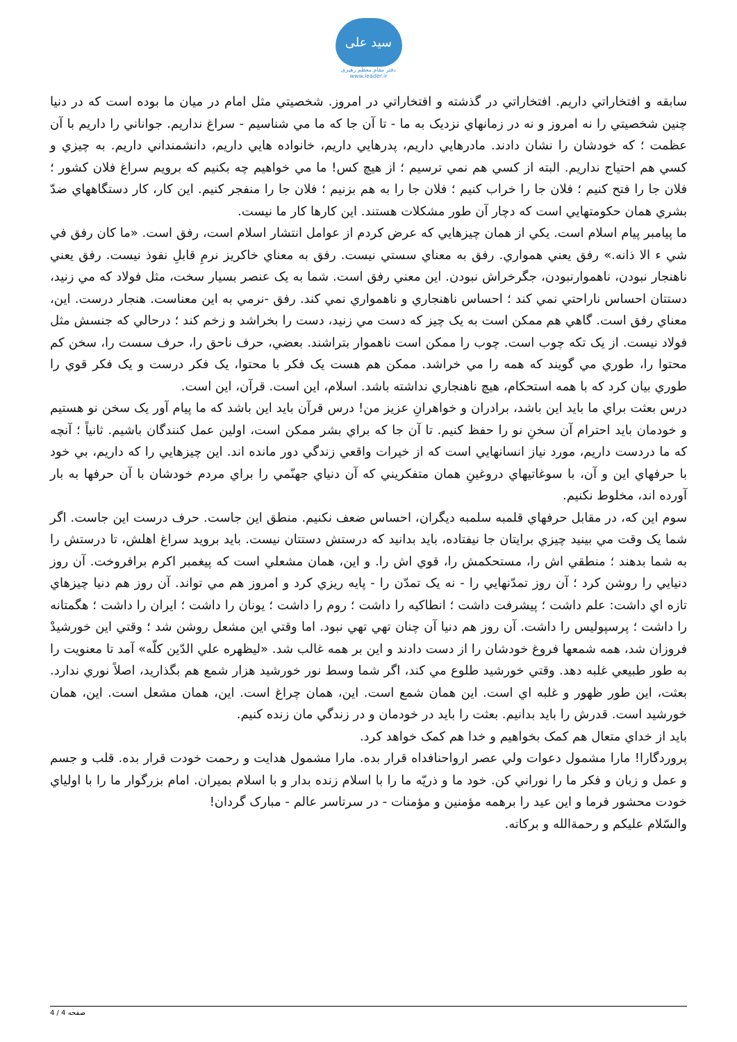سید علی
دفتر مقام معظم رهبری
www.leader.ir
سابقه و افتخاراتي داريم. افتخاراتي در گذشته و افتخاراتي در امروز. شخصيتي مثل امام در ميان ما بوده است كه در دنيا چنين شخصيتي را نه امروز و نه در زمانهاي نزديک به ما - تا آن جا كه ما مي شناسيم - سراغ نداريم. جواناني را داريم با آن عظمت ؛ كه خودشان را نشان دادند. مادرهايي داريم، پدرهايي داريم، خانواده هايي داريم، دانشمنداني داريم. به چيزي و كسي هم احتياج نداريم. البته از كسي هم نمي ترسيم ؛ از هيچ كس! ما مي خواهيم چه بكنيم كه برويم سراغ فلان كشور ؛ فلان جا را فتح كنيم ؛ فلان جا را خراب كنيم ؛ فلان جا را به هم بزنيم ؛ فلان جا را منفجر كنيم. اين كار، كار دستگاههاي ضدّ بشري همان حكومتهايي است كه دچار آن طور مشكلات هستند. اين كارها كار ما نيست.
ما پيامبر پيام اسلام است. يكي از همان چيزهايي كه عرض كردم از عوامل انتشار اسلام است، رفق است. «ما كان رفق في شي ء الا ذانه.» رفق يعني همواري. رفق به معناي سستي نيست. رفق به معناي خاكريز نرمِ قابلِ نفوذ نيست. رفق يعني ناهنجار نبودن، ناهموارنبودن، جگرخراش نبودن. اين معني رفق است. شما به يک عنصر بسيار سخت، مثل فولاد كه مي زنيد، دستتان احساس ناراحتي نمي كند ؛ احساس ناهنجاري و ناهمواري نمي كند. رفق -نرمي به اين معناست. هنجار درست. اين، معناي رفق است. گاهي هم ممكن است به يک چيز كه دست مي زنيد، دست را بخراشد و زخم كند ؛ درحالي كه جنسش مثل فولاد نيست. از يک تكه چوب است. چوب را ممكن است ناهموار بتراشند. بعضي، حرف ناحق را، حرف سست را، سخن كم محتوا را، طوري مي گويند كه همه را مي خراشد. ممكن هم هست يک فكر با محتوا، يک فكر درست و يک فكر قوي را طوري بيان كرد كه با همه استحكام، هيچ ناهنجاري نداشته باشد. اسلام، اين است. قرآن، اين است.
درس بعثت براي ما بايد اين باشد، برادران و خواهرانِ عزيز من! درس قرآن بايد اين باشد كه ما پيام آور يک سخن نو هستيم و خودمان بايد احترام آن سخنِ نو را حفظ كنيم. تا آن جا كه براي بشر ممكن است، اولين عمل كنندگان باشيم. ثانياً ؛ آنچه كه ما دردست داريم، مورد نياز انسانهايي است كه از خيرات واقعي زندگي دور مانده اند. اين چيزهايي را كه داريم، بي خود با حرفهاي اين و آن، با سوغاتيهاي دروغينِ همان متفكريني كه آن دنياي جهنّمي را براي مردم خودشان با آن حرفها به بار آورده اند، مخلوط نكنيم.
سوم اين كه، در مقابل حرفهاي قلمبه سلمبه ديگران، احساس ضعف نكنيم. منطق اين جاست. حرف درست اين جاست. اگر شما يک وقت مي بينيد چيزي برايتان جا نيفتاده، بايد بدانيد كه درستش دستتان نيست. بايد برويد سراغ اهلش، تا درستش را به شما بدهند ؛ منطقي اش را، مستحكمش را، قوي اش را. و اين، همان مشعلي است كه پيغمبر اكرم برافروخت. آن روز دنيايي را روشن كرد ؛ آن روز تمدّنهايي را - نه يک تمدّن را - پايه ريزي كرد و امروز هم مي تواند. آن روز هم دنيا چيزهاي تازه اي داشت: علم داشت ؛ پيشرفت داشت ؛ انطاكيه را داشت ؛ روم را داشت ؛ يونان را داشت ؛ ايران را داشت ؛ هگمتانه را داشت ؛ پرسپوليس را داشت. آن روز هم دنيا آن چنان تهي تهي نبود. اما وقتي اين مشعل روشن شد ؛ وقتي اين خورشيدْ فروزان شد، همه شمعها فروغ خودشان را از دست دادند و اين بر همه غالب شد. «ليظهره علي الدّين كلّه» آمد تا معنويت را به طور طبيعي غلبه دهد. وقتي خورشيد طلوع مي كند، اگر شما وسط نور خورشيد هزار شمع هم بگذاريد، اصلاً نوري ندارد. بعثت، اين طور ظهور و غلبه اي است. اين همان شمع است. اين، همان چراغ است. اين، همان مشعل است. اين، همان خورشيد است. قدرش را بايد بدانيم. بعثت را بايد در خودمان و در زندگي مان زنده كنيم.
بايد از خداي متعال هم كمک بخواهيم و خدا هم كمک خواهد كرد.
پروردگارا! مارا مشمول دعوات ولي عصر ارواحنافداه قرار بده. مارا مشمول هدايت و رحمت خودت قرار بده. قلب و جسم و عمل و زبان و فكر ما را نوراني كن. خود ما و ذريّه ما را با اسلام زنده بدار و با اسلام بميران. امام بزرگوار ما را با اولياي خودت محشور فرما و اين عيد را برهمه مؤمنين و مؤمنات - در سرتاسر عالم - مبارک گردان!
والسّلام عليكم و رحمةالله و بركاته.
صفحه 4 / 4